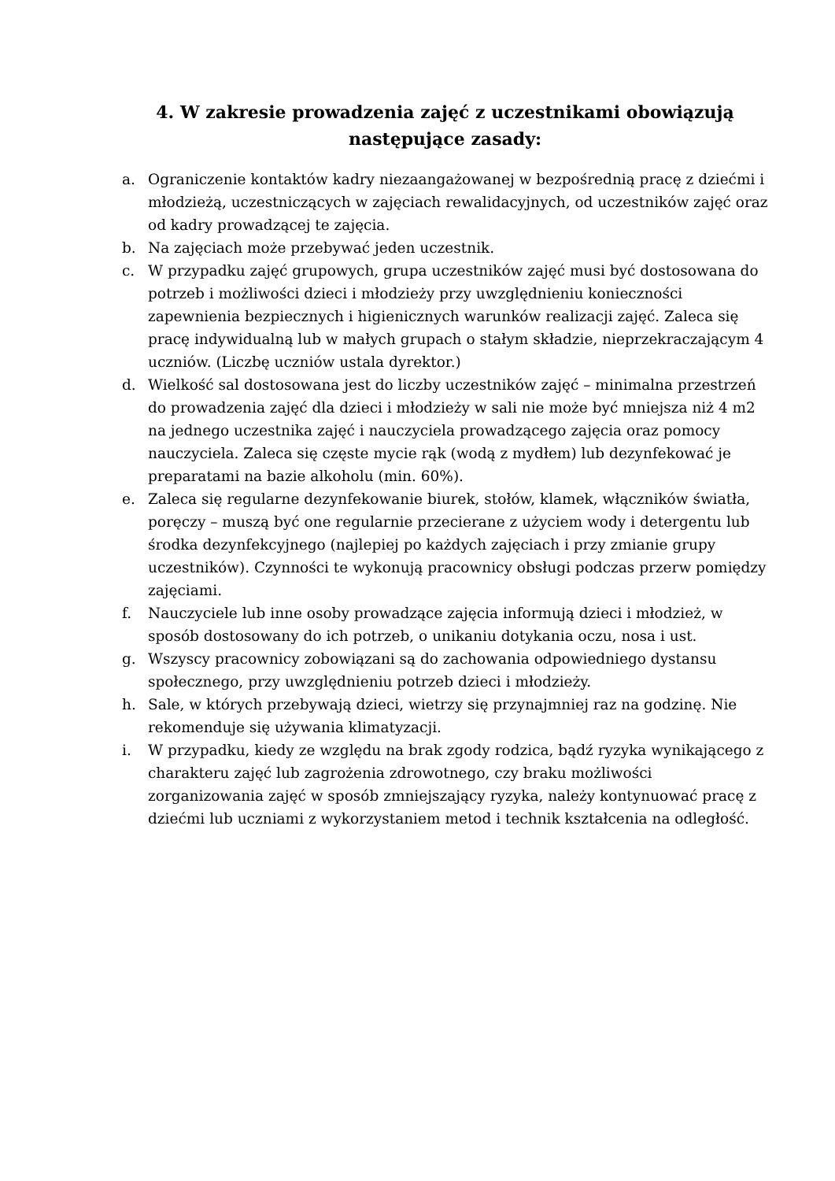4. W zakresie prowadzenia zajęć z uczestnikami obowiązują następujące zasady:
a. Ograniczenie kontaktów kadry niezaangażowanej w bezpośrednią pracę z dziećmi i młodzieżą, uczestniczących w zajęciach rewalidacyjnych, od uczestników zajęć oraz od kadry prowadzącej te zajęcia.
b. Na zajęciach może przebywać jeden uczestnik.
c. W przypadku zajęć grupowych, grupa uczestników zajęć musi być dostosowana do potrzeb i możliwości dzieci i młodzieży przy uwzględnieniu konieczności zapewnienia bezpiecznych i higienicznych warunków realizacji zajęć. Zaleca się pracę indywidualną lub w małych grupach o stałym składzie, nieprzekraczającym 4 uczniów. (Liczbę uczniów ustala dyrektor.)
d. Wielkość sal dostosowana jest do liczby uczestników zajęć – minimalna przestrzeń do prowadzenia zajęć dla dzieci i młodzieży w sali nie może być mniejsza niż 4 m2 na jednego uczestnika zajęć i nauczyciela prowadzącego zajęcia oraz pomocy nauczyciela. Zaleca się częste mycie rąk (wodą z mydłem) lub dezynfekować je preparatami na bazie alkoholu (min. 60%).
e. Zaleca się regularne dezynfekowanie biurek, stołów, klamek, włączników światła, poręczy – muszą być one regularnie przecierane z użyciem wody i detergentu lub środka dezynfekcyjnego (najlepiej po każdych zajęciach i przy zmianie grupy uczestników). Czynności te wykonują pracownicy obsługi podczas przerw pomiędzy zajęciami.
f. Nauczyciele lub inne osoby prowadzące zajęcia informują dzieci i młodzież, w sposób dostosowany do ich potrzeb, o unikaniu dotykania oczu, nosa i ust.
g. Wszyscy pracownicy zobowiązani są do zachowania odpowiedniego dystansu społecznego, przy uwzględnieniu potrzeb dzieci i młodzieży.
h. Sale, w których przebywają dzieci, wietrzy się przynajmniej raz na godzinę. Nie rekomenduje się używania klimatyzacji.
i. W przypadku, kiedy ze względu na brak zgody rodzica, bądź ryzyka wynikającego z charakteru zajęć lub zagrożenia zdrowotnego, czy braku możliwości zorganizowania zajęć w sposób zmniejszający ryzyka, należy kontynuować pracę z dziećmi lub uczniami z wykorzystaniem metod i technik kształcenia na odległość.